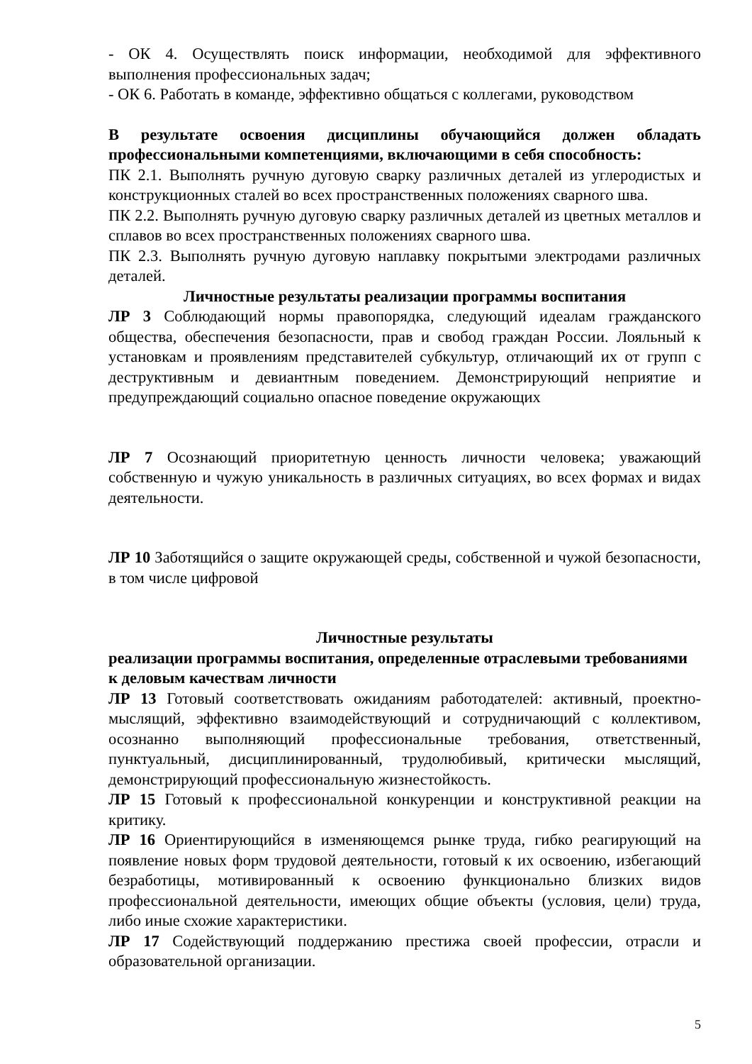- ОК 4. Осуществлять поиск информации, необходимой для эффективного выполнения профессиональных задач;
- ОК 6. Работать в команде, эффективно общаться с коллегами, руководством
В результате освоения дисциплины обучающийся должен обладать профессиональными компетенциями, включающими в себя способность:
ПК 2.1. Выполнять ручную дуговую сварку различных деталей из углеродистых и конструкционных сталей во всех пространственных положениях сварного шва.
ПК 2.2. Выполнять ручную дуговую сварку различных деталей из цветных металлов и сплавов во всех пространственных положениях сварного шва.
ПК 2.3. Выполнять ручную дуговую наплавку покрытыми электродами различных деталей.
Личностные результаты реализации программы воспитания
ЛР 3 Соблюдающий нормы правопорядка, следующий идеалам гражданского общества, обеспечения безопасности, прав и свобод граждан России. Лояльный к установкам и проявлениям представителей субкультур, отличающий их от групп с деструктивным и девиантным поведением. Демонстрирующий неприятие и предупреждающий социально опасное поведение окружающих
ЛР 7 Осознающий приоритетную ценность личности человека; уважающий собственную и чужую уникальность в различных ситуациях, во всех формах и видах деятельности.
ЛР 10 Заботящийся о защите окружающей среды, собственной и чужой безопасности, в том числе цифровой
Личностные результаты
реализации программы воспитания, определенные отраслевыми требованиями
к деловым качествам личности
ЛР 13 Готовый соответствовать ожиданиям работодателей: активный, проектно-мыслящий, эффективно взаимодействующий и сотрудничающий с коллективом, осознанно выполняющий профессиональные требования, ответственный, пунктуальный, дисциплинированный, трудолюбивый, критически мыслящий, демонстрирующий профессиональную жизнестойкость.
ЛР 15 Готовый к профессиональной конкуренции и конструктивной реакции на критику.
ЛР 16 Ориентирующийся в изменяющемся рынке труда, гибко реагирующий на появление новых форм трудовой деятельности, готовый к их освоению, избегающий безработицы, мотивированный к освоению функционально близких видов профессиональной деятельности, имеющих общие объекты (условия, цели) труда, либо иные схожие характеристики.
ЛР 17 Содействующий поддержанию престижа своей профессии, отрасли и образовательной организации.
5